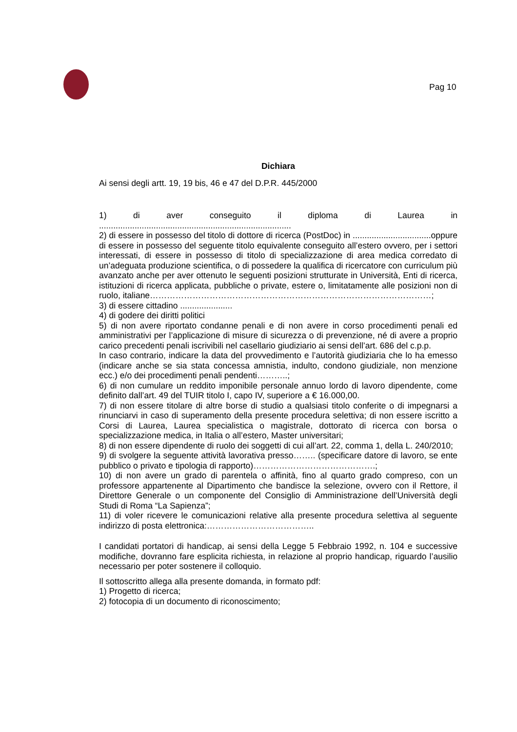Pag 10
Dichiara
Ai sensi degli artt. 19, 19 bis, 46 e 47 del D.P.R. 445/2000
1) di aver conseguito il diploma di Laurea in .................................................................................
2) di essere in possesso del titolo di dottore di ricerca (PostDoc) in .................................oppure di essere in possesso del seguente titolo equivalente conseguito all’estero ovvero, per i settori interessati, di essere in possesso di titolo di specializzazione di area medica corredato di un’adeguata produzione scientifica, o di possedere la qualifica di ricercatore con curriculum più avanzato anche per aver ottenuto le seguenti posizioni strutturate in Università, Enti di ricerca, istituzioni di ricerca applicata, pubbliche o private, estere o, limitatamente alle posizioni non di ruolo, italiane………………………………………………………………………………………;
3) di essere cittadino ......................
4) di godere dei diritti politici
5) di non avere riportato condanne penali e di non avere in corso procedimenti penali ed amministrativi per l’applicazione di misure di sicurezza o di prevenzione, né di avere a proprio carico precedenti penali iscrivibili nel casellario giudiziario ai sensi dell’art. 686 del c.p.p.
In caso contrario, indicare la data del provvedimento e l’autorità giudiziaria che lo ha emesso (indicare anche se sia stata concessa amnistia, indulto, condono giudiziale, non menzione ecc.) e/o dei procedimenti penali pendenti………..;
6) di non cumulare un reddito imponibile personale annuo lordo di lavoro dipendente, come definito dall’art. 49 del TUIR titolo I, capo IV, superiore a € 16.000,00.
7) di non essere titolare di altre borse di studio a qualsiasi titolo conferite o di impegnarsi a rinunciarvi in caso di superamento della presente procedura selettiva; di non essere iscritto a Corsi di Laurea, Laurea specialistica o magistrale, dottorato di ricerca con borsa o specializzazione medica, in Italia o all’estero, Master universitari;
8) di non essere dipendente di ruolo dei soggetti di cui all’art. 22, comma 1, della L. 240/2010;
9) di svolgere la seguente attività lavorativa presso…….. (specificare datore di lavoro, se ente pubblico o privato e tipologia di rapporto)…………………………………….;
10) di non avere un grado di parentela o affinità, fino al quarto grado compreso, con un professore appartenente al Dipartimento che bandisce la selezione, ovvero con il Rettore, il Direttore Generale o un componente del Consiglio di Amministrazione dell’Università degli Studi di Roma “La Sapienza”;
11) di voler ricevere le comunicazioni relative alla presente procedura selettiva al seguente indirizzo di posta elettronica:………………………………..
I candidati portatori di handicap, ai sensi della Legge 5 Febbraio 1992, n. 104 e successive modifiche, dovranno fare esplicita richiesta, in relazione al proprio handicap, riguardo l’ausilio necessario per poter sostenere il colloquio.
Il sottoscritto allega alla presente domanda, in formato pdf:
1) Progetto di ricerca;
2) fotocopia di un documento di riconoscimento;